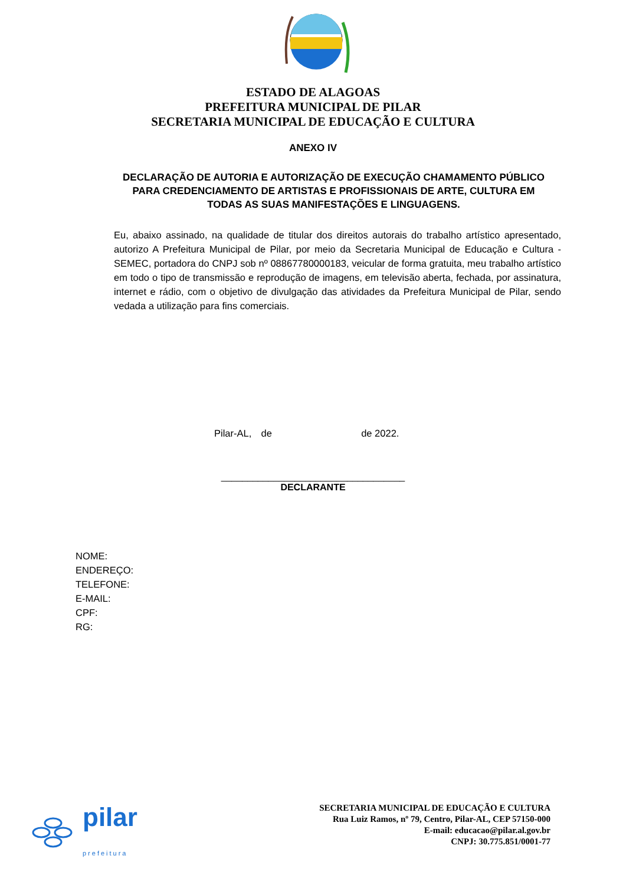ESTADO DE ALAGOAS
PREFEITURA MUNICIPAL DE PILAR
SECRETARIA MUNICIPAL DE EDUCAÇÃO E CULTURA
ANEXO IV
DECLARAÇÃO DE AUTORIA E AUTORIZAÇÃO DE EXECUÇÃO CHAMAMENTO PÚBLICO PARA CREDENCIAMENTO DE ARTISTAS E PROFISSIONAIS DE ARTE, CULTURA EM TODAS AS SUAS MANIFESTAÇÕES E LINGUAGENS.
Eu, abaixo assinado, na qualidade de titular dos direitos autorais do trabalho artístico apresentado, autorizo A Prefeitura Municipal de Pilar, por meio da Secretaria Municipal de Educação e Cultura - SEMEC, portadora do CNPJ sob nº 08867780000183, veicular de forma gratuita, meu trabalho artístico em todo o tipo de transmissão e reprodução de imagens, em televisão aberta, fechada, por assinatura, internet e rádio, com o objetivo de divulgação das atividades da Prefeitura Municipal de Pilar, sendo vedada a utilização para fins comerciais.
Pilar-AL, de de 2022.
___________________________________
DECLARANTE
NOME:
ENDEREÇO:
TELEFONE:
E-MAIL:
CPF:
RG:
pilar
prefeitura
SECRETARIA MUNICIPAL DE EDUCAÇÃO E CULTURA
Rua Luiz Ramos, nº 79, Centro, Pilar-AL, CEP 57150-000
E-mail: educacao@pilar.al.gov.br
CNPJ: 30.775.851/0001-77